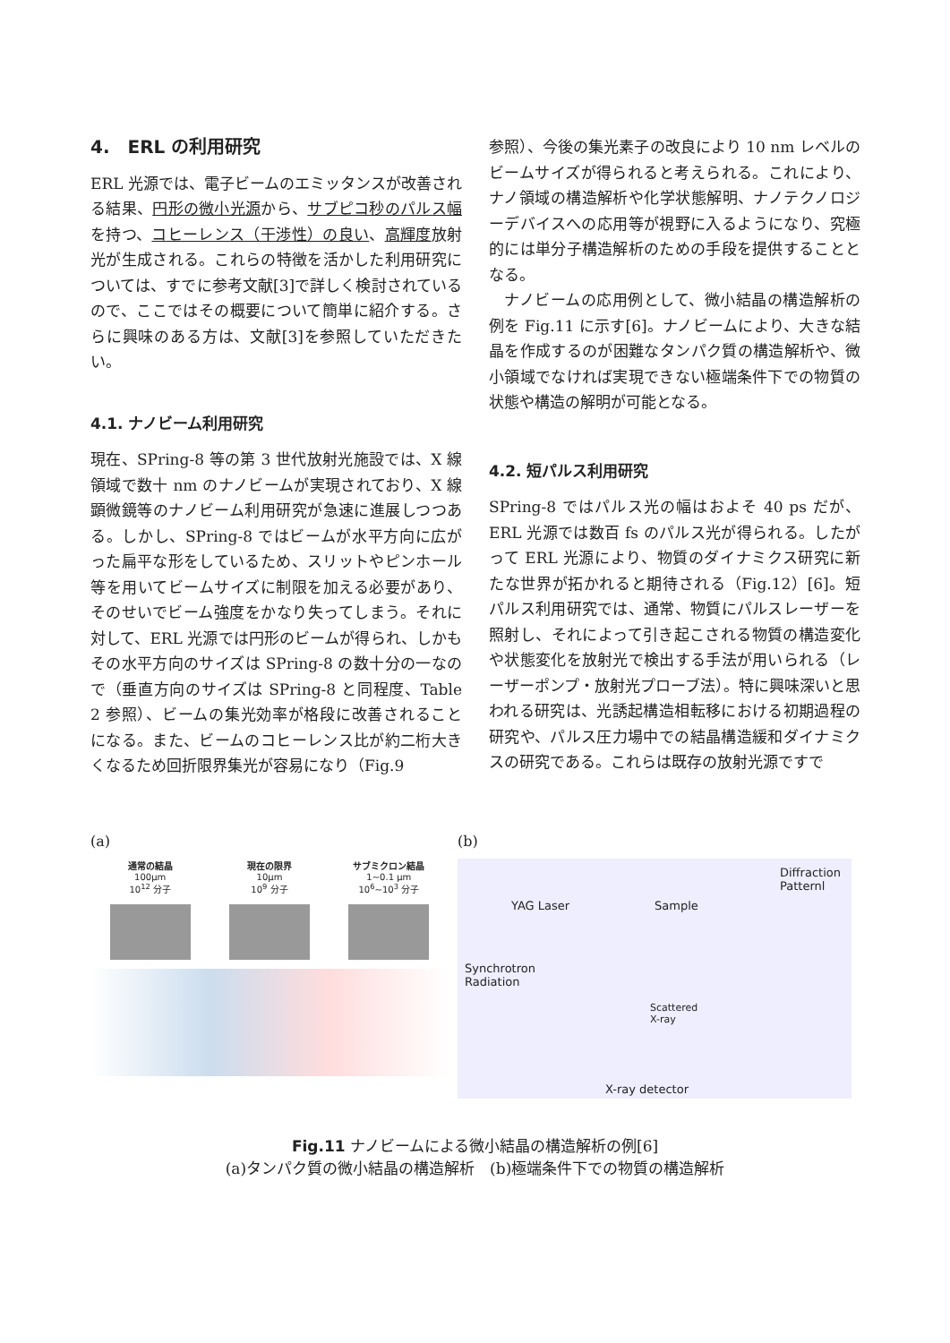4.　ERL の利用研究
ERL 光源では、電子ビームのエミッタンスが改善される結果、円形の微小光源から、サブピコ秒のパルス幅を持つ、コヒーレンス（干渉性）の良い、高輝度放射光が生成される。これらの特徴を活かした利用研究については、すでに参考文献[3]で詳しく検討されているので、ここではその概要について簡単に紹介する。さらに興味のある方は、文献[3]を参照していただきたい。
4.1. ナノビーム利用研究
現在、SPring-8 等の第 3 世代放射光施設では、X 線領域で数十 nm のナノビームが実現されており、X 線顕微鏡等のナノビーム利用研究が急速に進展しつつある。しかし、SPring-8 ではビームが水平方向に広がった扁平な形をしているため、スリットやピンホール等を用いてビームサイズに制限を加える必要があり、そのせいでビーム強度をかなり失ってしまう。それに対して、ERL 光源では円形のビームが得られ、しかもその水平方向のサイズは SPring-8 の数十分の一なので（垂直方向のサイズは SPring-8 と同程度、Table 2 参照）、ビームの集光効率が格段に改善されることになる。また、ビームのコヒーレンス比が約二桁大きくなるため回折限界集光が容易になり（Fig.9
参照）、今後の集光素子の改良により 10 nm レベルのビームサイズが得られると考えられる。これにより、ナノ領域の構造解析や化学状態解明、ナノテクノロジーデバイスへの応用等が視野に入るようになり、究極的には単分子構造解析のための手段を提供することとなる。
　ナノビームの応用例として、微小結晶の構造解析の例を Fig.11 に示す[6]。ナノビームにより、大きな結晶を作成するのが困難なタンパク質の構造解析や、微小領域でなければ実現できない極端条件下での物質の状態や構造の解明が可能となる。
4.2. 短パルス利用研究
SPring-8 ではパルス光の幅はおよそ 40 ps だが、ERL 光源では数百 fs のパルス光が得られる。したがって ERL 光源により、物質のダイナミクス研究に新たな世界が拓かれると期待される（Fig.12）[6]。短パルス利用研究では、通常、物質にパルスレーザーを照射し、それによって引き起こされる物質の構造変化や状態変化を放射光で検出する手法が用いられる（レーザーポンプ・放射光プローブ法）。特に興味深いと思われる研究は、光誘起構造相転移における初期過程の研究や、パルス圧力場中での結晶構造緩和ダイナミクスの研究である。これらは既存の放射光源ですで
(a)
通常の結晶
100μm
10<sup>12</sup> 分子
現在の限界
10μm
10<sup>9</sup> 分子
サブミクロン結晶
1~0.1 μm
10<sup>6</sup>~10<sup>3</sup> 分子
(b)
Diffraction
Patternl
YAG Laser Sample
Synchrotron
Radiation
Scattered
X-ray
X-ray detector
Fig.11 ナノビームによる微小結晶の構造解析の例[6]
(a)タンパク質の微小結晶の構造解析　(b)極端条件下での物質の構造解析